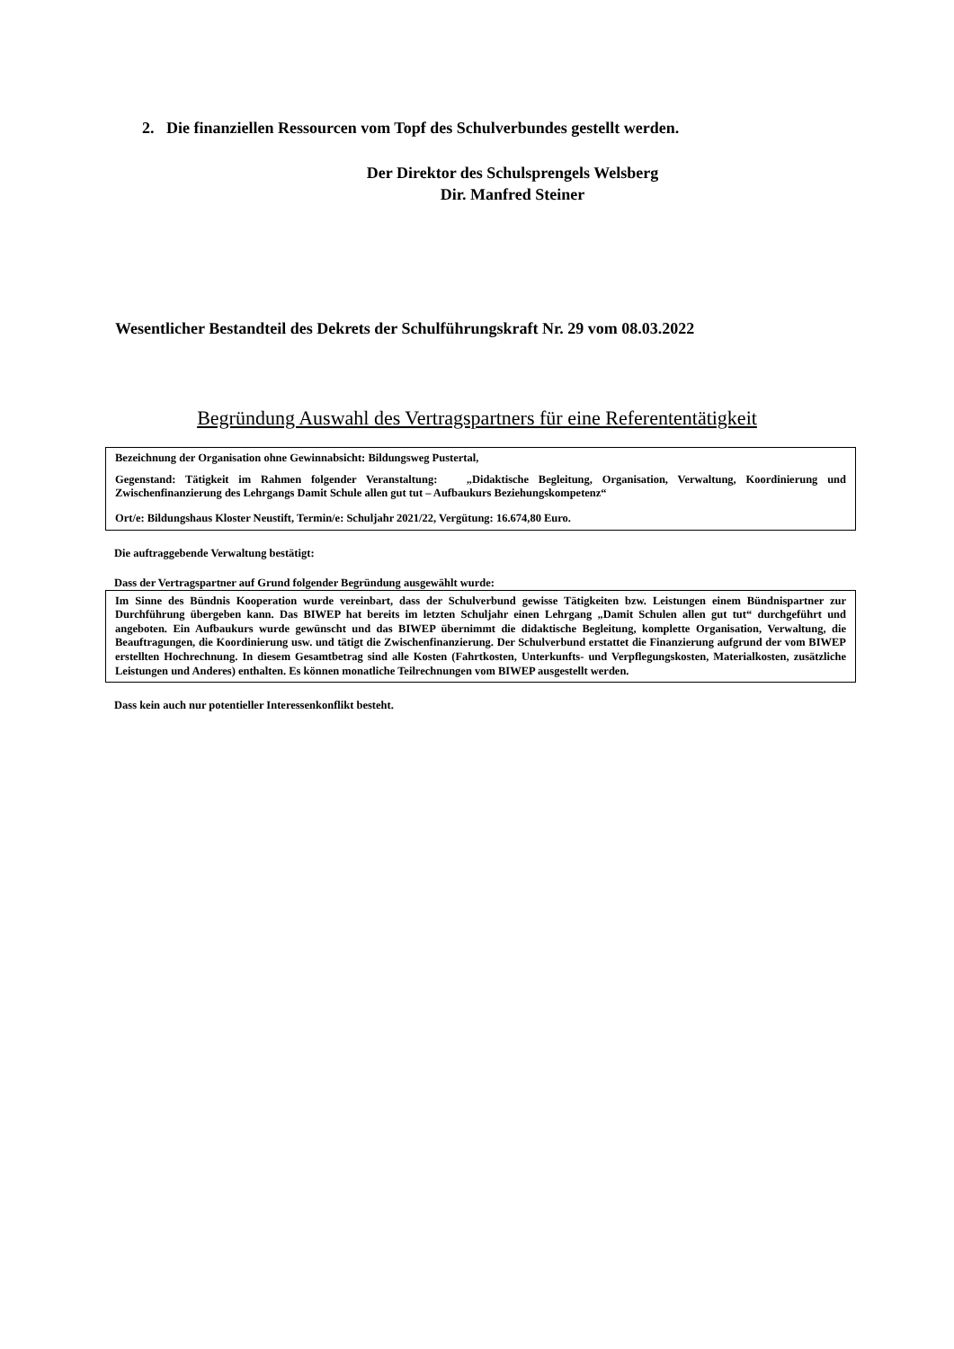2. Die finanziellen Ressourcen vom Topf des Schulverbundes gestellt werden.
Der Direktor des Schulsprengels Welsberg
Dir. Manfred Steiner
Wesentlicher Bestandteil des Dekrets der Schulführungskraft Nr. 29 vom 08.03.2022
Begründung Auswahl des Vertragspartners für eine Referententätigkeit
Bezeichnung der Organisation ohne Gewinnabsicht: Bildungsweg Pustertal,
Gegenstand: Tätigkeit im Rahmen folgender Veranstaltung: „Didaktische Begleitung, Organisation, Verwaltung, Koordinierung und Zwischenfinanzierung des Lehrgangs Damit Schule allen gut tut – Aufbaukurs Beziehungskompetenz“
Ort/e: Bildungshaus Kloster Neustift, Termin/e: Schuljahr 2021/22, Vergütung: 16.674,80 Euro.
Die auftraggebende Verwaltung bestätigt:
Dass der Vertragspartner auf Grund folgender Begründung ausgewählt wurde:
Im Sinne des Bündnis Kooperation wurde vereinbart, dass der Schulverbund gewisse Tätigkeiten bzw. Leistungen einem Bündnispartner zur Durchführung übergeben kann. Das BIWEP hat bereits im letzten Schuljahr einen Lehrgang „Damit Schulen allen gut tut“ durchgeführt und angeboten. Ein Aufbaukurs wurde gewünscht und das BIWEP übernimmt die didaktische Begleitung, komplette Organisation, Verwaltung, die Beauftragungen, die Koordinierung usw. und tätigt die Zwischenfinanzierung. Der Schulverbund erstattet die Finanzierung aufgrund der vom BIWEP erstellten Hochrechnung. In diesem Gesamtbetrag sind alle Kosten (Fahrtkosten, Unterkunfts- und Verpflegungskosten, Materialkosten, zusätzliche Leistungen und Anderes) enthalten. Es können monatliche Teilrechnungen vom BIWEP ausgestellt werden.
Dass kein auch nur potentieller Interessenkonflikt besteht.